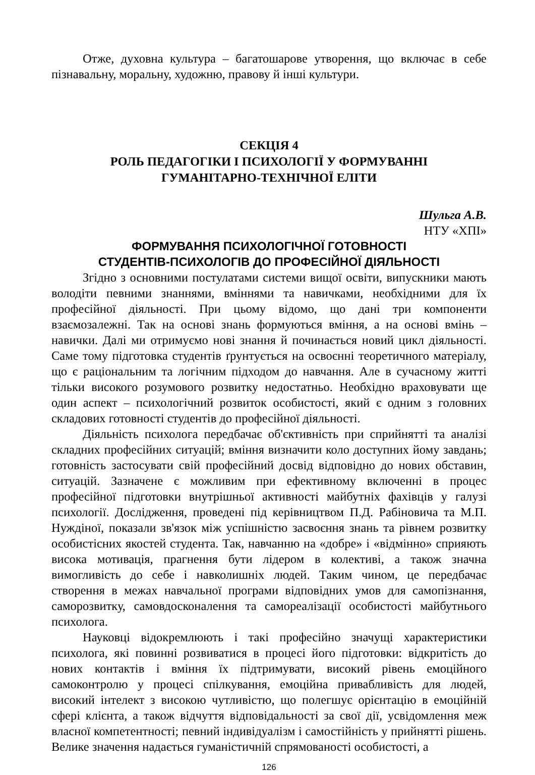Отже, духовна культура – багатошарове утворення, що включає в себе пізнавальну, моральну, художню, правову й інші культури.
СЕКЦІЯ 4
РОЛЬ ПЕДАГОГІКИ І ПСИХОЛОГІЇ У ФОРМУВАННІ
ГУМАНІТАРНО-ТЕХНІЧНОЇ ЕЛІТИ
Шульга А.В.
НТУ «ХПІ»
ФОРМУВАННЯ ПСИХОЛОГІЧНОЇ ГОТОВНОСТІ
СТУДЕНТІВ-ПСИХОЛОГІВ ДО ПРОФЕСІЙНОЇ ДІЯЛЬНОСТІ
Згідно з основними постулатами системи вищої освіти, випускники мають володіти певними знаннями, вміннями та навичками, необхідними для їх професійної діяльності. При цьому відомо, що дані три компоненти взаємозалежні. Так на основі знань формуються вміння, а на основі вмінь – навички. Далі ми отримуємо нові знання й починається новий цикл діяльності. Саме тому підготовка студентів ґрунтується на освоєнні теоретичного матеріалу, що є раціональним та логічним підходом до навчання. Але в сучасному житті тільки високого розумового розвитку недостатньо. Необхідно враховувати ще один аспект – психологічний розвиток особистості, який є одним з головних складових готовності студентів до професійної діяльності.
Діяльність психолога передбачає об'єктивність при сприйнятті та аналізі складних професійних ситуацій; вміння визначити коло доступних йому завдань; готовність застосувати свій професійний досвід відповідно до нових обставин, ситуацій. Зазначене є можливим при ефективному включенні в процес професійної підготовки внутрішньої активності майбутніх фахівців у галузі психології. Дослідження, проведені під керівництвом П.Д. Рабіновича та М.П. Нуждіної, показали зв'язок між успішністю засвоєння знань та рівнем розвитку особистісних якостей студента. Так, навчанню на «добре» і «відмінно» сприяють висока мотивація, прагнення бути лідером в колективі, а також значна вимогливість до себе і навколишніх людей. Таким чином, це передбачає створення в межах навчальної програми відповідних умов для самопізнання, саморозвитку, самовдосконалення та самореалізації особистості майбутнього психолога.
Науковці відокремлюють і такі професійно значущі характеристики психолога, які повинні розвиватися в процесі його підготовки: відкритість до нових контактів і вміння їх підтримувати, високий рівень емоційного самоконтролю у процесі спілкування, емоційна привабливість для людей, високий інтелект з високою чутливістю, що полегшує орієнтацію в емоційній сфері клієнта, а також відчуття відповідальності за свої дії, усвідомлення меж власної компетентності; певний індивідуалізм і самостійність у прийнятті рішень. Велике значення надається гуманістичній спрямованості особистості, а
126